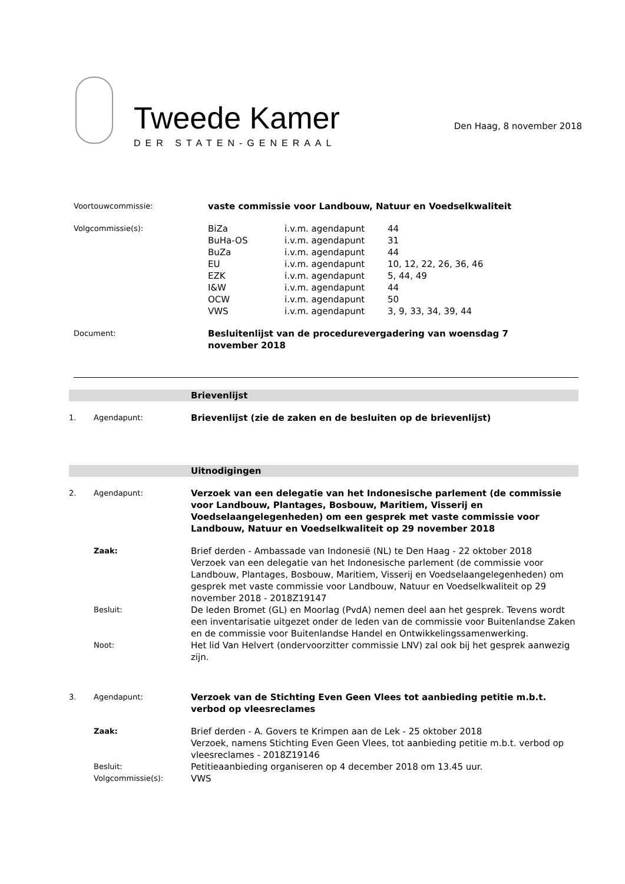Tweede Kamer
DER STATEN-GENERAAL
Den Haag, 8 november 2018
| Voortouwcommissie: | vaste commissie voor Landbouw, Natuur en Voedselkwaliteit | | |
| Volgcommissie(s): | BiZa | i.v.m. agendapunt | 44 |
| | BuHa-OS | i.v.m. agendapunt | 31 |
| | BuZa | i.v.m. agendapunt | 44 |
| | EU | i.v.m. agendapunt | 10, 12, 22, 26, 36, 46 |
| | EZK | i.v.m. agendapunt | 5, 44, 49 |
| | I&W | i.v.m. agendapunt | 44 |
| | OCW | i.v.m. agendapunt | 50 |
| | VWS | i.v.m. agendapunt | 3, 9, 33, 34, 39, 44 |
| Document: | Besluitenlijst van de procedurevergadering van woensdag 7 november 2018 | | |
Brievenlijst
| 1. | Agendapunt: | Brievenlijst (zie de zaken en de besluiten op de brievenlijst) |
Uitnodigingen
| 2. | Agendapunt: | Verzoek van een delegatie van het Indonesische parlement (de commissie voor Landbouw, Plantages, Bosbouw, Maritiem, Visserij en Voedselaangelegenheden) om een gesprek met vaste commissie voor Landbouw, Natuur en Voedselkwaliteit op 29 november 2018 |
| | Zaak: | Brief derden - Ambassade van Indonesië (NL) te Den Haag - 22 oktober 2018 Verzoek van een delegatie van het Indonesische parlement (de commissie voor Landbouw, Plantages, Bosbouw, Maritiem, Visserij en Voedselaangelegenheden) om gesprek met vaste commissie voor Landbouw, Natuur en Voedselkwaliteit op 29 november 2018 - 2018Z19147 |
| | Besluit: | De leden Bromet (GL) en Moorlag (PvdA) nemen deel aan het gesprek. Tevens wordt een inventarisatie uitgezet onder de leden van de commissie voor Buitenlandse Zaken en de commissie voor Buitenlandse Handel en Ontwikkelingssamenwerking. |
| | Noot: | Het lid Van Helvert (ondervoorzitter commissie LNV) zal ook bij het gesprek aanwezig zijn. |
| 3. | Agendapunt: | Verzoek van de Stichting Even Geen Vlees tot aanbieding petitie m.b.t. verbod op vleesreclames |
| | Zaak: | Brief derden - A. Govers te Krimpen aan de Lek - 25 oktober 2018 Verzoek, namens Stichting Even Geen Vlees, tot aanbieding petitie m.b.t. verbod op vleesreclames - 2018Z19146 |
| | Besluit: | Petitieaanbieding organiseren op 4 december 2018 om 13.45 uur. |
| | Volgcommissie(s): | VWS |